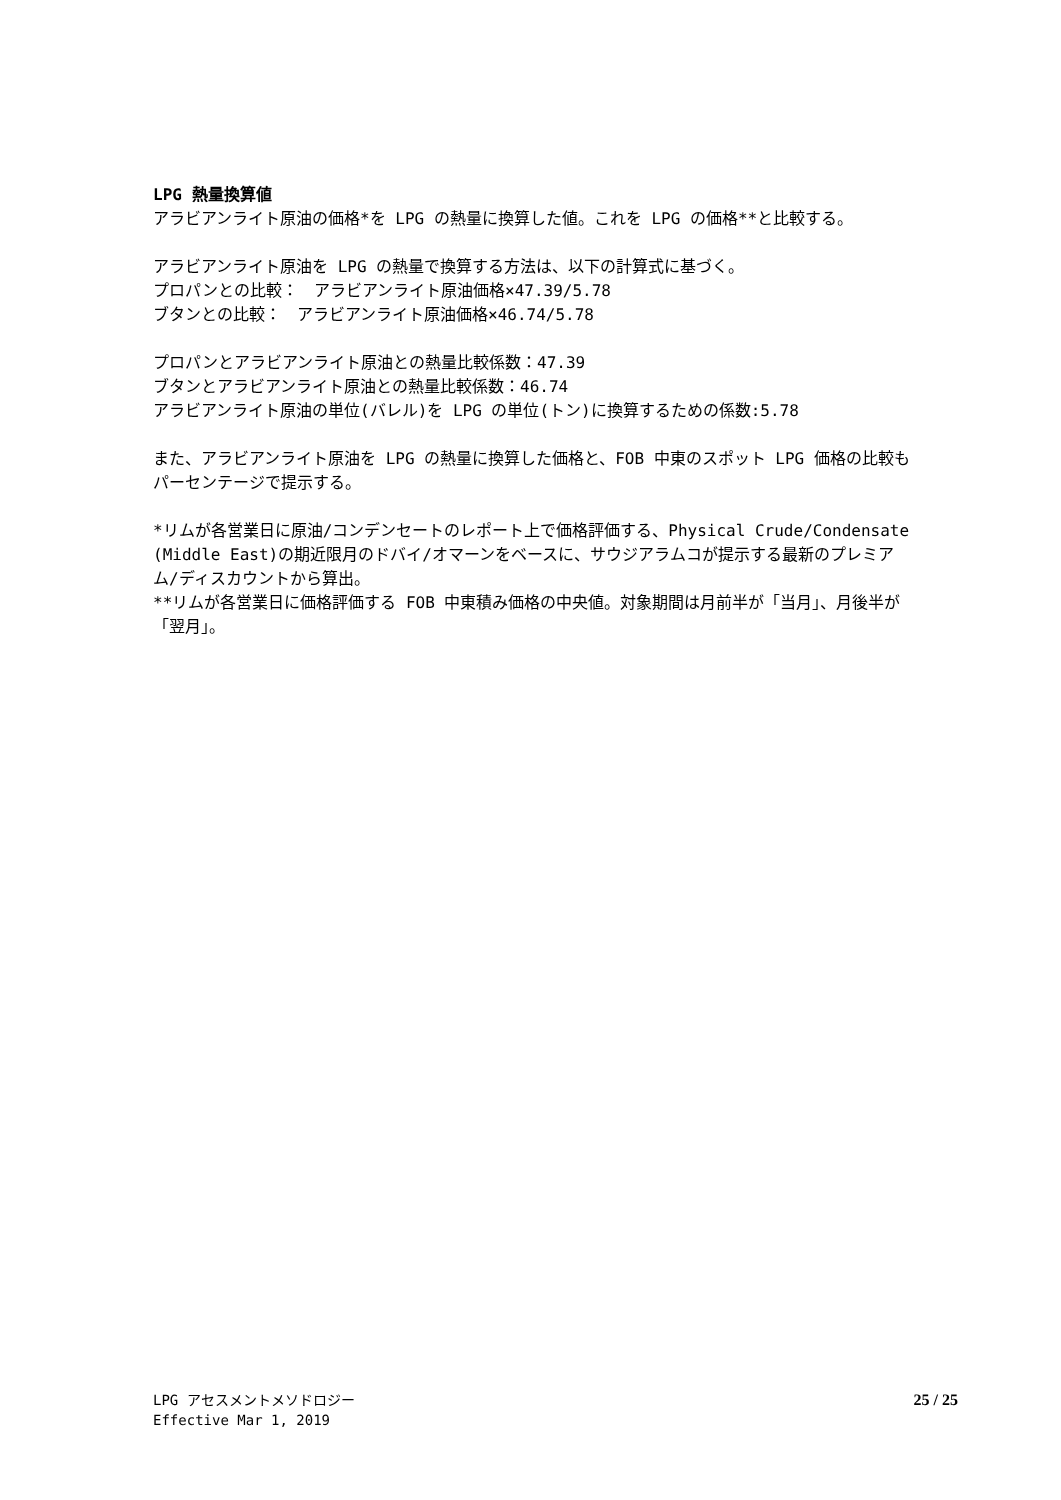LPG 熱量換算値
アラビアンライト原油の価格*を LPG の熱量に換算した値。これを LPG の価格**と比較する。
アラビアンライト原油を LPG の熱量で換算する方法は、以下の計算式に基づく。
プロパンとの比較：　アラビアンライト原油価格×47.39/5.78
ブタンとの比較：　アラビアンライト原油価格×46.74/5.78
プロパンとアラビアンライト原油との熱量比較係数：47.39
ブタンとアラビアンライト原油との熱量比較係数：46.74
アラビアンライト原油の単位(バレル)を LPG の単位(トン)に換算するための係数:5.78
また、アラビアンライト原油を LPG の熱量に換算した価格と、FOB 中東のスポット LPG 価格の比較もパーセンテージで提示する。
*リムが各営業日に原油/コンデンセートのレポート上で価格評価する、Physical Crude/Condensate (Middle East)の期近限月のドバイ/オマーンをベースに、サウジアラムコが提示する最新のプレミアム/ディスカウントから算出。
**リムが各営業日に価格評価する FOB 中東積み価格の中央値。対象期間は月前半が「当月」、月後半が「翌月」。
LPG アセスメントメソドロジー
Effective Mar 1, 2019
25 / 25